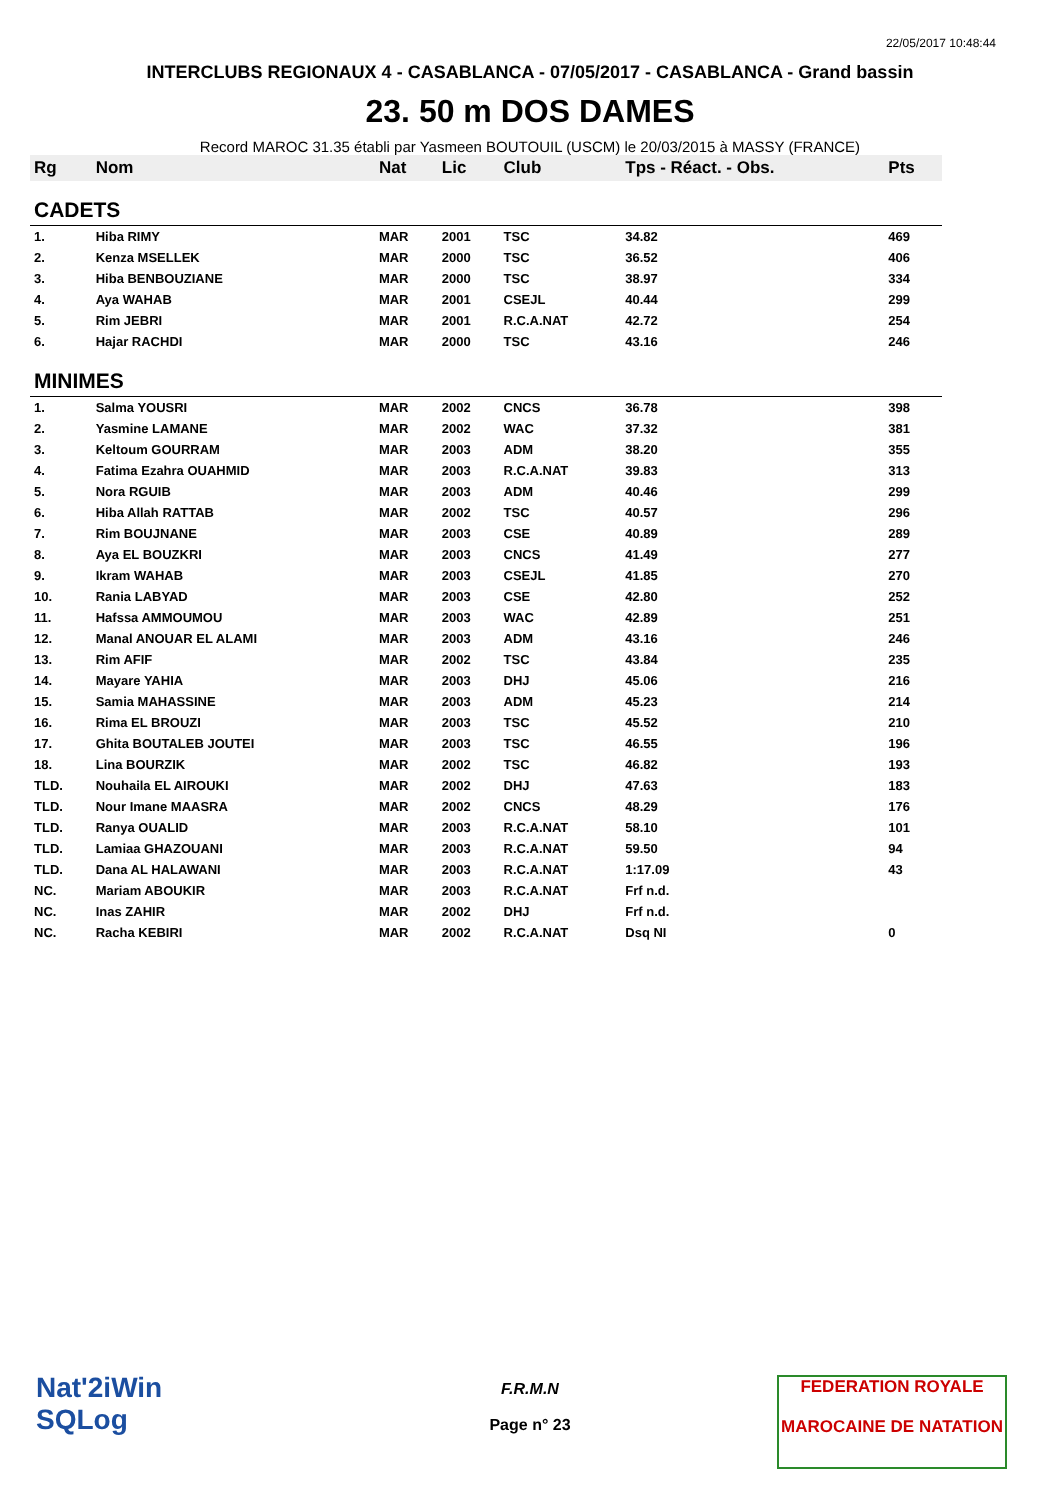22/05/2017 10:48:44
INTERCLUBS REGIONAUX 4 - CASABLANCA - 07/05/2017 - CASABLANCA - Grand bassin
23. 50 m DOS DAMES
Record MAROC 31.35 établi par Yasmeen BOUTOUIL (USCM) le 20/03/2015 à MASSY (FRANCE)
| Rg | Nom | Nat | Lic | Club | Tps - Réact. - Obs. | Pts |
| --- | --- | --- | --- | --- | --- | --- |
| CADETS | | | | | | |
| 1. | Hiba RIMY | MAR | 2001 | TSC | 34.82 | 469 |
| 2. | Kenza MSELLEK | MAR | 2000 | TSC | 36.52 | 406 |
| 3. | Hiba BENBOUZIANE | MAR | 2000 | TSC | 38.97 | 334 |
| 4. | Aya WAHAB | MAR | 2001 | CSEJL | 40.44 | 299 |
| 5. | Rim JEBRI | MAR | 2001 | R.C.A.NAT | 42.72 | 254 |
| 6. | Hajar RACHDI | MAR | 2000 | TSC | 43.16 | 246 |
| MINIMES | | | | | | |
| 1. | Salma YOUSRI | MAR | 2002 | CNCS | 36.78 | 398 |
| 2. | Yasmine LAMANE | MAR | 2002 | WAC | 37.32 | 381 |
| 3. | Keltoum GOURRAM | MAR | 2003 | ADM | 38.20 | 355 |
| 4. | Fatima Ezahra OUAHMID | MAR | 2003 | R.C.A.NAT | 39.83 | 313 |
| 5. | Nora RGUIB | MAR | 2003 | ADM | 40.46 | 299 |
| 6. | Hiba Allah RATTAB | MAR | 2002 | TSC | 40.57 | 296 |
| 7. | Rim BOUJNANE | MAR | 2003 | CSE | 40.89 | 289 |
| 8. | Aya EL BOUZKRI | MAR | 2003 | CNCS | 41.49 | 277 |
| 9. | Ikram WAHAB | MAR | 2003 | CSEJL | 41.85 | 270 |
| 10. | Rania LABYAD | MAR | 2003 | CSE | 42.80 | 252 |
| 11. | Hafssa AMMOUMOU | MAR | 2003 | WAC | 42.89 | 251 |
| 12. | Manal ANOUAR EL ALAMI | MAR | 2003 | ADM | 43.16 | 246 |
| 13. | Rim AFIF | MAR | 2002 | TSC | 43.84 | 235 |
| 14. | Mayare YAHIA | MAR | 2003 | DHJ | 45.06 | 216 |
| 15. | Samia MAHASSINE | MAR | 2003 | ADM | 45.23 | 214 |
| 16. | Rima EL BROUZI | MAR | 2003 | TSC | 45.52 | 210 |
| 17. | Ghita BOUTALEB JOUTEI | MAR | 2003 | TSC | 46.55 | 196 |
| 18. | Lina BOURZIK | MAR | 2002 | TSC | 46.82 | 193 |
| TLD. | Nouhaila EL AIROUKI | MAR | 2002 | DHJ | 47.63 | 183 |
| TLD. | Nour Imane MAASRA | MAR | 2002 | CNCS | 48.29 | 176 |
| TLD. | Ranya OUALID | MAR | 2003 | R.C.A.NAT | 58.10 | 101 |
| TLD. | Lamiaa GHAZOUANI | MAR | 2003 | R.C.A.NAT | 59.50 | 94 |
| TLD. | Dana AL HALAWANI | MAR | 2003 | R.C.A.NAT | 1:17.09 | 43 |
| NC. | Mariam ABOUKIR | MAR | 2003 | R.C.A.NAT | Frf n.d. | |
| NC. | Inas ZAHIR | MAR | 2002 | DHJ | Frf n.d. | |
| NC. | Racha KEBIRI | MAR | 2002 | R.C.A.NAT | Dsq NI | 0 |
Nat'2iWin
SQLog
F.R.M.N
Page n° 23
FEDERATION ROYALE
MAROCAINE DE NATATION